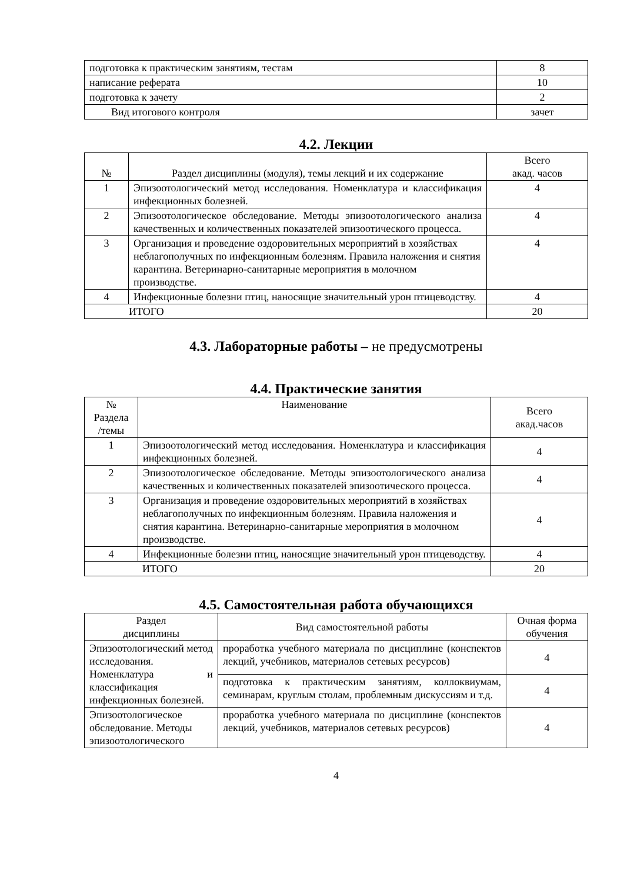| подготовка к практическим занятиям, тестам | 8 |
| написание реферата | 10 |
| подготовка к зачету | 2 |
| Вид итогового контроля | зачет |
4.2. Лекции
| № | Раздел дисциплины (модуля), темы лекций и их содержание | Всего акад. часов |
| 1 | Эпизоотологический метод исследования. Номенклатура и классификация инфекционных болезней. | 4 |
| 2 | Эпизоотологическое обследование. Методы эпизоотологического анализа качественных и количественных показателей эпизоотического процесса. | 4 |
| 3 | Организация и проведение оздоровительных мероприятий в хозяйствах неблагополучных по инфекционным болезням. Правила наложения и снятия карантина. Ветеринарно-санитарные мероприятия в молочном производстве. | 4 |
| 4 | Инфекционные болезни птиц, наносящие значительный урон птицеводству. | 4 |
| ИТОГО | | 20 |
4.3. Лабораторные работы – не предусмотрены
4.4. Практические занятия
| № Раздела /темы | Наименование | Всего акад.часов |
| 1 | Эпизоотологический метод исследования. Номенклатура и классификация инфекционных болезней. | 4 |
| 2 | Эпизоотологическое обследование. Методы эпизоотологического анализа качественных и количественных показателей эпизоотического процесса. | 4 |
| 3 | Организация и проведение оздоровительных мероприятий в хозяйствах неблагополучных по инфекционным болезням. Правила наложения и снятия карантина. Ветеринарно-санитарные мероприятия в молочном производстве. | 4 |
| 4 | Инфекционные болезни птиц, наносящие значительный урон птицеводству. | 4 |
| ИТОГО | | 20 |
4.5. Самостоятельная работа обучающихся
| Раздел дисциплины | Вид самостоятельной работы | Очная форма обучения |
| Эпизоотологический метод исследования. Номенклатура и классификация инфекционных болезней. | проработка учебного материала по дисциплине (конспектов лекций, учебников, материалов сетевых ресурсов) | 4 |
| | подготовка к практическим занятиям, коллоквиумам, семинарам, круглым столам, проблемным дискуссиям и т.д. | 4 |
| Эпизоотологическое обследование. Методы эпизоотологического | проработка учебного материала по дисциплине (конспектов лекций, учебников, материалов сетевых ресурсов) | 4 |
4